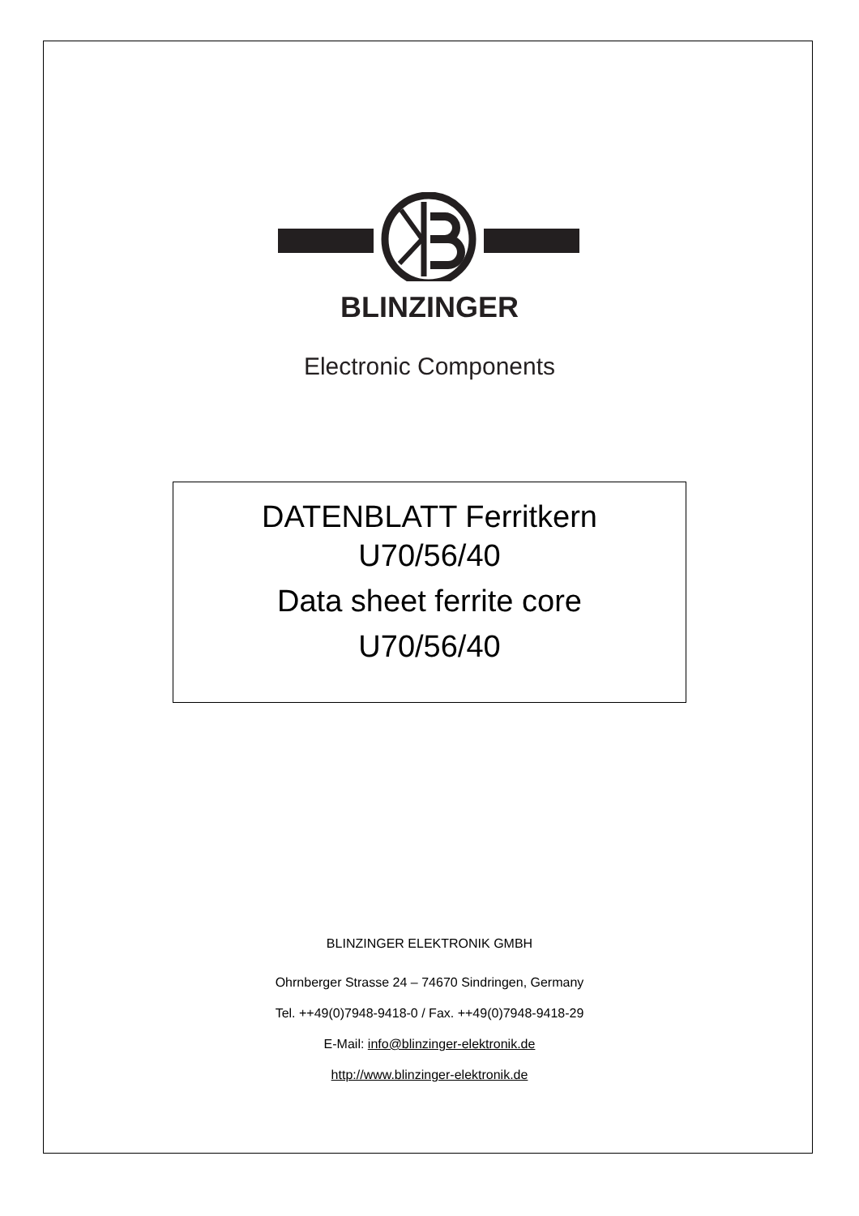BLINZINGER
Electronic Components
DATENBLATT Ferritkern
U70/56/40
Data sheet ferrite core
U70/56/40
BLINZINGER ELEKTRONIK GMBH
Ohrnberger Strasse 24 – 74670 Sindringen, Germany
Tel. ++49(0)7948-9418-0 / Fax. ++49(0)7948-9418-29
E-Mail: info@blinzinger-elektronik.de
http://www.blinzinger-elektronik.de